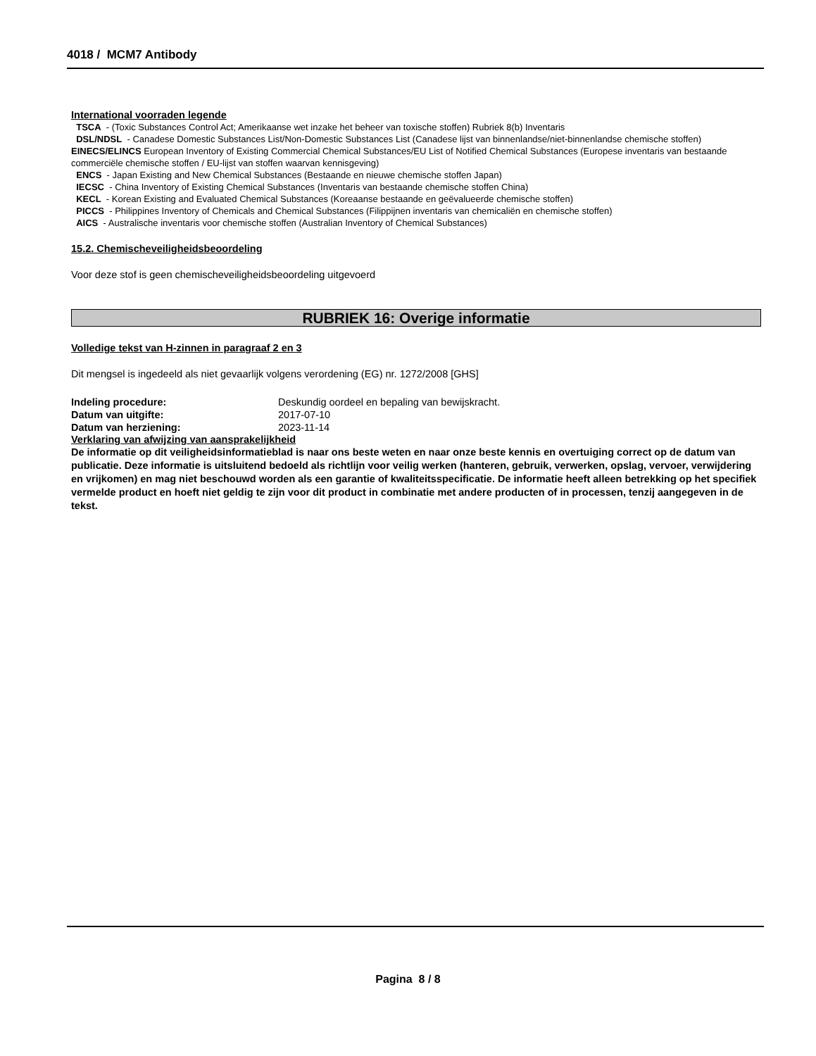4018 / MCM7 Antibody
International voorraden legende
TSCA - (Toxic Substances Control Act; Amerikaanse wet inzake het beheer van toxische stoffen) Rubriek 8(b) Inventaris
DSL/NDSL - Canadese Domestic Substances List/Non-Domestic Substances List (Canadese lijst van binnenlandse/niet-binnenlandse chemische stoffen)
EINECS/ELINCS European Inventory of Existing Commercial Chemical Substances/EU List of Notified Chemical Substances (Europese inventaris van bestaande commerciële chemische stoffen / EU-lijst van stoffen waarvan kennisgeving)
ENCS - Japan Existing and New Chemical Substances (Bestaande en nieuwe chemische stoffen Japan)
IECSC - China Inventory of Existing Chemical Substances (Inventaris van bestaande chemische stoffen China)
KECL - Korean Existing and Evaluated Chemical Substances (Koreaanse bestaande en geëvalueerde chemische stoffen)
PICCS - Philippines Inventory of Chemicals and Chemical Substances (Filippijnen inventaris van chemicaliën en chemische stoffen)
AICS - Australische inventaris voor chemische stoffen (Australian Inventory of Chemical Substances)
15.2. Chemischeveiligheidsbeoordeling
Voor deze stof is geen chemischeveiligheidsbeoordeling uitgevoerd
RUBRIEK 16: Overige informatie
Volledige tekst van H-zinnen in paragraaf 2 en 3
Dit mengsel is ingedeeld als niet gevaarlijk volgens verordening (EG) nr. 1272/2008 [GHS]
Indeling procedure: Deskundig oordeel en bepaling van bewijskracht.
Datum van uitgifte: 2017-07-10
Datum van herziening: 2023-11-14
Verklaring van afwijzing van aansprakelijkheid
De informatie op dit veiligheidsinformatieblad is naar ons beste weten en naar onze beste kennis en overtuiging correct op de datum van publicatie. Deze informatie is uitsluitend bedoeld als richtlijn voor veilig werken (hanteren, gebruik, verwerken, opslag, vervoer, verwijdering en vrijkomen) en mag niet beschouwd worden als een garantie of kwaliteitsspecificatie. De informatie heeft alleen betrekking op het specifiek vermelde product en hoeft niet geldig te zijn voor dit product in combinatie met andere producten of in processen, tenzij aangegeven in de tekst.
Pagina 8 / 8